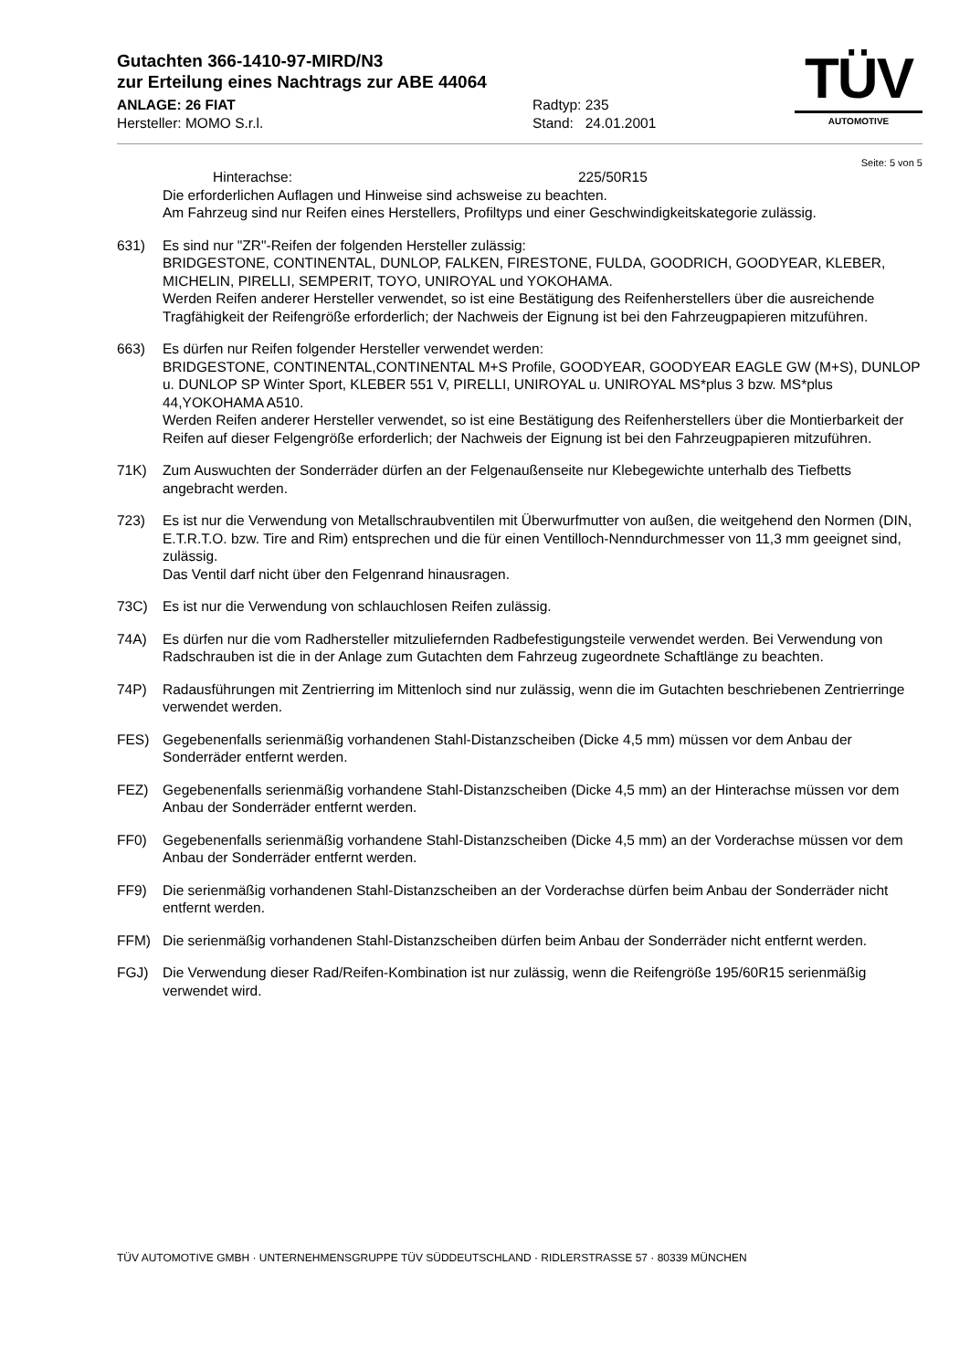Gutachten 366-1410-97-MIRD/N3
zur Erteilung eines Nachtrags zur ABE 44064
ANLAGE: 26 FIAT
Hersteller: MOMO S.r.l.
Radtyp: 235
Stand: 24.01.2001
TÜV
AUTOMOTIVE
Seite: 5 von 5
Hinterachse: 225/50R15
Die erforderlichen Auflagen und Hinweise sind achsweise zu beachten.
Am Fahrzeug sind nur Reifen eines Herstellers, Profiltyps und einer Geschwindigkeitskategorie zulässig.
631) Es sind nur "ZR"-Reifen der folgenden Hersteller zulässig:
BRIDGESTONE, CONTINENTAL, DUNLOP, FALKEN, FIRESTONE, FULDA, GOODRICH, GOODYEAR, KLEBER, MICHELIN, PIRELLI, SEMPERIT, TOYO, UNIROYAL und YOKOHAMA.
Werden Reifen anderer Hersteller verwendet, so ist eine Bestätigung des Reifenherstellers über die ausreichende Tragfähigkeit der Reifengröße erforderlich; der Nachweis der Eignung ist bei den Fahrzeugpapieren mitzuführen.
663) Es dürfen nur Reifen folgender Hersteller verwendet werden:
BRIDGESTONE, CONTINENTAL,CONTINENTAL M+S Profile, GOODYEAR, GOODYEAR EAGLE GW (M+S), DUNLOP u. DUNLOP SP Winter Sport, KLEBER 551 V, PIRELLI, UNIROYAL u. UNIROYAL MS*plus 3 bzw. MS*plus 44,YOKOHAMA A510.
Werden Reifen anderer Hersteller verwendet, so ist eine Bestätigung des Reifenherstellers über die Montierbarkeit der Reifen auf dieser Felgengröße erforderlich; der Nachweis der Eignung ist bei den Fahrzeugpapieren mitzuführen.
71K) Zum Auswuchten der Sonderräder dürfen an der Felgenaußenseite nur Klebegewichte unterhalb des Tiefbetts angebracht werden.
723) Es ist nur die Verwendung von Metallschraubventilen mit Überwurfmutter von außen, die weitgehend den Normen (DIN, E.T.R.T.O. bzw. Tire and Rim) entsprechen und die für einen Ventilloch-Nenndurchmesser von 11,3 mm geeignet sind, zulässig.
Das Ventil darf nicht über den Felgenrand hinausragen.
73C) Es ist nur die Verwendung von schlauchlosen Reifen zulässig.
74A) Es dürfen nur die vom Radhersteller mitzuliefernden Radbefestigungsteile verwendet werden. Bei Verwendung von Radschrauben ist die in der Anlage zum Gutachten dem Fahrzeug zugeordnete Schaftlänge zu beachten.
74P) Radausführungen mit Zentrierring im Mittenloch sind nur zulässig, wenn die im Gutachten beschriebenen Zentrierringe verwendet werden.
FES) Gegebenenfalls serienmäßig vorhandenen Stahl-Distanzscheiben (Dicke 4,5 mm) müssen vor dem Anbau der Sonderräder entfernt werden.
FEZ) Gegebenenfalls serienmäßig vorhandene Stahl-Distanzscheiben (Dicke 4,5 mm) an der Hinterachse müssen vor dem Anbau der Sonderräder entfernt werden.
FF0) Gegebenenfalls serienmäßig vorhandene Stahl-Distanzscheiben (Dicke 4,5 mm) an der Vorderachse müssen vor dem Anbau der Sonderräder entfernt werden.
FF9) Die serienmäßig vorhandenen Stahl-Distanzscheiben an der Vorderachse dürfen beim Anbau der Sonderräder nicht entfernt werden.
FFM) Die serienmäßig vorhandenen Stahl-Distanzscheiben dürfen beim Anbau der Sonderräder nicht entfernt werden.
FGJ) Die Verwendung dieser Rad/Reifen-Kombination ist nur zulässig, wenn die Reifengröße 195/60R15 serienmäßig verwendet wird.
TÜV AUTOMOTIVE GMBH · UNTERNEHMENSGRUPPE TÜV SÜDDEUTSCHLAND · RIDLERSTRASSE 57 · 80339 MÜNCHEN